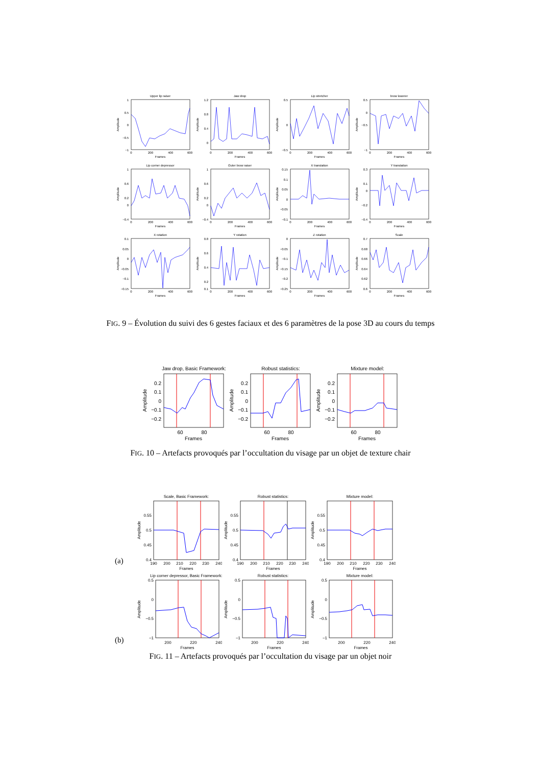Upper lip raiser
1
0.5
0
−0.5
−1
0
200
400
600
Frames
Amplitude
Jaw drop
1.2
0.8
0.4
0
0
200
400
600
Frames
Amplitude
Lip stretcher
0.5
0
−0.5
0
200
400
600
Frames
Amplitude
brow lowerer
0.5
0
−0.5
−1
0
200
400
600
Frames
Amplitude
Lip corner depressor
1
0.6
0.2
0
−0.4
0
200
400
600
Frames
Amplitude
Outer brow raiser
1
0.6
0.2
0
−0.4
0
200
400
600
Frames
Amplitude
X translation
0.15
0.1
0.05
0
−0.05
−0.1
0
200
400
600
Frames
Amplitude
Y translation
0.3
0.1
0
−0.2
−0.4
0
200
400
600
Frames
Amplitude
X rotation
0.1
0.05
0
−0.05
−0.1
−0.15
0
200
400
600
Frames
Amplitude
Y rotation
0.8
0.6
0.4
0.2
0.1
0
200
400
600
Frames
Amplitude
Z rotation
0
−0.05
−0.1
−0.15
−0.2
−0.25
0
200
400
600
Frames
Amplitude
Scale
0.7
0.68
0.66
0.64
0.62
0.6
0
200
400
600
Frames
Amplitude
FIG. 9 – Évolution du suivi des 6 gestes faciaux et des 6 paramètres de la pose 3D au cours du temps
Jaw drop, Basic Framework:
0.2
0.1
0
−0.1
−0.2
60
80
Frames
Amplitude
Robust statistics:
0.2
0.1
0
−0.1
−0.2
60
80
Frames
Amplitude
Mixture model:
0.2
0.1
0
−0.1
−0.2
60
80
Frames
Amplitude
FIG. 10 – Artefacts provoqués par l’occultation du visage par un objet de texture chair
(a)
Scale, Basic Framework:
0.55
0.5
0.45
0.4
190
200
210
220
230
240
Frames
Amplitude
Robust statistics:
0.55
0.5
0.45
0.4
190
200
210
220
230
240
Frames
Amplitude
Mixture model:
0.55
0.5
0.45
0.4
190
200
210
220
230
240
Frames
Amplitude
(b)
Lip corner depressor, Basic Framework:
0.5
0
−0.5
−1
200
220
240
Frames
Amplitude
Robust statistics:
0.5
0
−0.5
−1
200
220
240
Frames
Amplitude
Mixture model:
0.5
0
−0.5
−1
200
220
240
Frames
Amplitude
FIG. 11 – Artefacts provoqués par l’occultation du visage par un objet noir